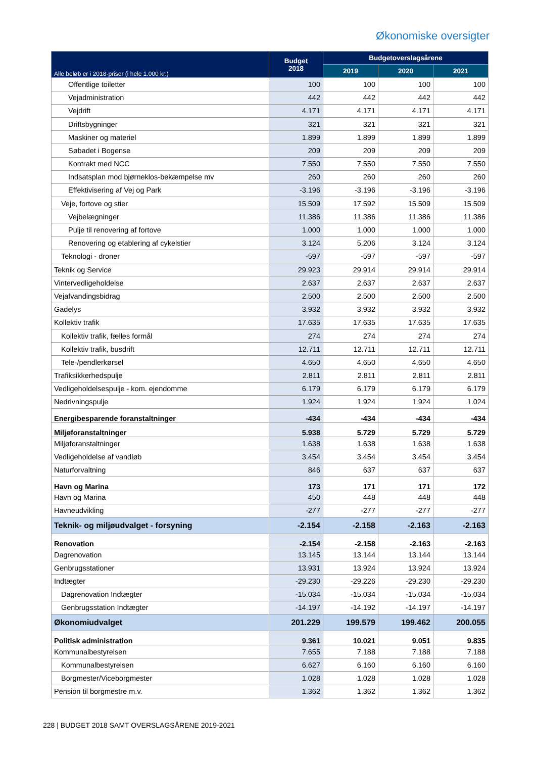Økonomiske oversigter
| Alle beløb er i 2018-priser (i hele 1.000 kr.) | Budget 2018 | Budgetoverslagsårene | | |
| --- | --- | --- | --- | --- |
| | | 2019 | 2020 | 2021 |
| Offentlige toiletter | 100 | 100 | 100 | 100 |
| Vejadministration | 442 | 442 | 442 | 442 |
| Vejdrift | 4.171 | 4.171 | 4.171 | 4.171 |
| Driftsbygninger | 321 | 321 | 321 | 321 |
| Maskiner og materiel | 1.899 | 1.899 | 1.899 | 1.899 |
| Søbadet i Bogense | 209 | 209 | 209 | 209 |
| Kontrakt med NCC | 7.550 | 7.550 | 7.550 | 7.550 |
| Indsatsplan mod bjørneklos-bekæmpelse mv | 260 | 260 | 260 | 260 |
| Effektivisering af Vej og Park | -3.196 | -3.196 | -3.196 | -3.196 |
| Veje, fortove og stier | 15.509 | 17.592 | 15.509 | 15.509 |
| Vejbelægninger | 11.386 | 11.386 | 11.386 | 11.386 |
| Pulje til renovering af fortove | 1.000 | 1.000 | 1.000 | 1.000 |
| Renovering og etablering af cykelstier | 3.124 | 5.206 | 3.124 | 3.124 |
| Teknologi - droner | -597 | -597 | -597 | -597 |
| Teknik og Service | 29.923 | 29.914 | 29.914 | 29.914 |
| Vintervedligeholdelse | 2.637 | 2.637 | 2.637 | 2.637 |
| Vejafvandingsbidrag | 2.500 | 2.500 | 2.500 | 2.500 |
| Gadelys | 3.932 | 3.932 | 3.932 | 3.932 |
| Kollektiv trafik | 17.635 | 17.635 | 17.635 | 17.635 |
| Kollektiv trafik, fælles formål | 274 | 274 | 274 | 274 |
| Kollektiv trafik, busdrift | 12.711 | 12.711 | 12.711 | 12.711 |
| Tele-/pendlerkørsel | 4.650 | 4.650 | 4.650 | 4.650 |
| Trafiksikkerhedspulje | 2.811 | 2.811 | 2.811 | 2.811 |
| Vedligeholdelsespulje - kom. ejendomme | 6.179 | 6.179 | 6.179 | 6.179 |
| Nedrivningspulje | 1.924 | 1.924 | 1.924 | 1.024 |
| Energibesparende foranstaltninger | -434 | -434 | -434 | -434 |
| Miljøforanstaltninger | 5.938 | 5.729 | 5.729 | 5.729 |
| Miljøforanstaltninger | 1.638 | 1.638 | 1.638 | 1.638 |
| Vedligeholdelse af vandløb | 3.454 | 3.454 | 3.454 | 3.454 |
| Naturforvaltning | 846 | 637 | 637 | 637 |
| Havn og Marina | 173 | 171 | 171 | 172 |
| Havn og Marina | 450 | 448 | 448 | 448 |
| Havneudvikling | -277 | -277 | -277 | -277 |
| Teknik- og miljøudvalget - forsyning | -2.154 | -2.158 | -2.163 | -2.163 |
| Renovation | -2.154 | -2.158 | -2.163 | -2.163 |
| Dagrenovation | 13.145 | 13.144 | 13.144 | 13.144 |
| Genbrugsstationer | 13.931 | 13.924 | 13.924 | 13.924 |
| Indtægter | -29.230 | -29.226 | -29.230 | -29.230 |
| Dagrenovation Indtægter | -15.034 | -15.034 | -15.034 | -15.034 |
| Genbrugsstation Indtægter | -14.197 | -14.192 | -14.197 | -14.197 |
| Økonomiudvalget | 201.229 | 199.579 | 199.462 | 200.055 |
| Politisk administration | 9.361 | 10.021 | 9.051 | 9.835 |
| Kommunalbestyrelsen | 7.655 | 7.188 | 7.188 | 7.188 |
| Kommunalbestyrelsen | 6.627 | 6.160 | 6.160 | 6.160 |
| Borgmester/Viceborgmester | 1.028 | 1.028 | 1.028 | 1.028 |
| Pension til borgmestre m.v. | 1.362 | 1.362 | 1.362 | 1.362 |
228 | BUDGET 2018 SAMT OVERSLAGSÅRENE 2019-2021